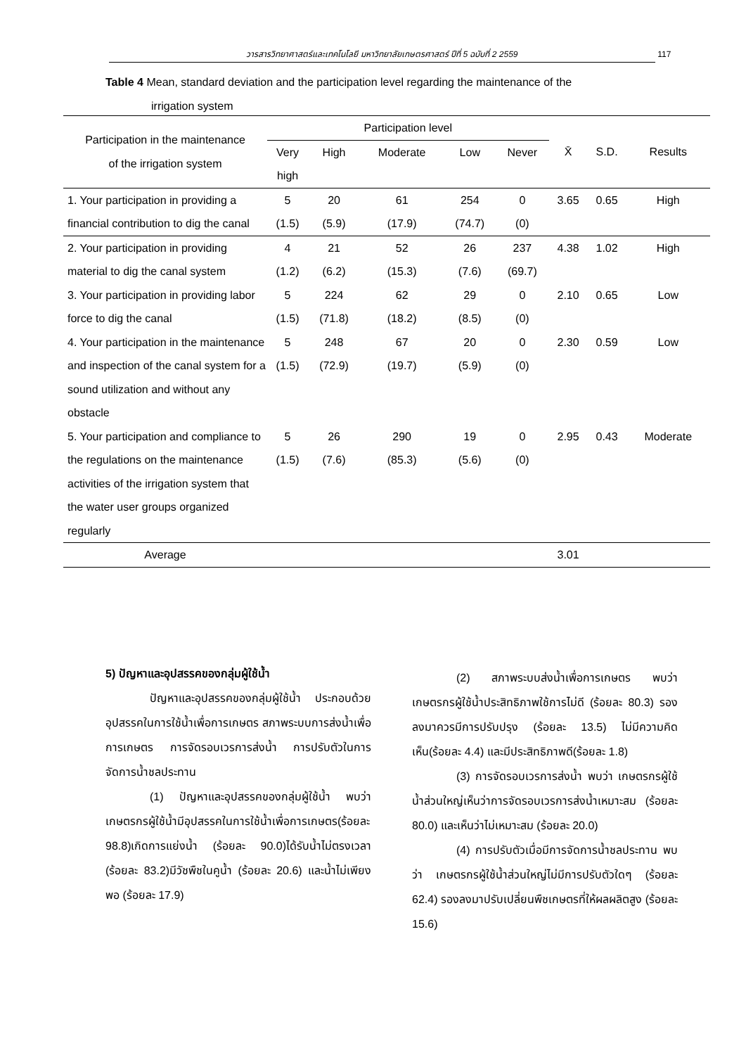วารสารวิทยาศาสตร์และเทคโนโลยี มหาวิทยาลัยเกษตรศาสตร์ ปีที่ 5 ฉบับที่ 2 2559 117
Table 4 Mean, standard deviation and the participation level regarding the maintenance of the
irrigation system
| Participation in the maintenance of the irrigation system | Participation level | | | | | X̄ | S.D. | Results |
| --- | --- | --- | --- | --- | --- | --- | --- | --- |
| | Very | High | Moderate | Low | Never | | | |
| | high | | | | | | | |
| 1. Your participation in providing a financial contribution to dig the canal | 5 (1.5) | 20 (5.9) | 61 (17.9) | 254 (74.7) | 0 (0) | 3.65 | 0.65 | High |
| 2. Your participation in providing material to dig the canal system | 4 (1.2) | 21 (6.2) | 52 (15.3) | 26 (7.6) | 237 (69.7) | 4.38 | 1.02 | High |
| 3. Your participation in providing labor force to dig the canal | 5 (1.5) | 224 (71.8) | 62 (18.2) | 29 (8.5) | 0 (0) | 2.10 | 0.65 | Low |
| 4. Your participation in the maintenance and inspection of the canal system for a sound utilization and without any obstacle | 5 (1.5) | 248 (72.9) | 67 (19.7) | 20 (5.9) | 0 (0) | 2.30 | 0.59 | Low |
| 5. Your participation and compliance to the regulations on the maintenance activities of the irrigation system that the water user groups organized regularly | 5 (1.5) | 26 (7.6) | 290 (85.3) | 19 (5.6) | 0 (0) | 2.95 | 0.43 | Moderate |
| Average | | | | | | 3.01 | | |
5) ปัญหาและอุปสรรคของกลุ่มผู้ใช้น้ำ
ปัญหาและอุปสรรคของกลุ่มผู้ใช้น้ำ ประกอบด้วย อุปสรรคในการใช้น้ำเพื่อการเกษตร สภาพระบบการส่งน้ำเพื่อการเกษตร การจัดรอบเวรการส่งน้ำ การปรับตัวในการจัดการน้ำชลประทาน
(1) ปัญหาและอุปสรรคของกลุ่มผู้ใช้น้ำ พบว่าเกษตรกรผู้ใช้น้ำมีอุปสรรคในการใช้น้ำเพื่อการเกษตร(ร้อยละ 98.8)เกิดการแย่งน้ำ (ร้อยละ 90.0)ได้รับน้ำไม่ตรงเวลา (ร้อยละ 83.2)มีวัชพืชในคูน้ำ (ร้อยละ 20.6) และน้ำไม่เพียงพอ (ร้อยละ 17.9)
(2) สภาพระบบส่งน้ำเพื่อการเกษตร พบว่า เกษตรกรผู้ใช้น้ำประสิทธิภาพใช้การไม่ดี (ร้อยละ 80.3) รองลงมาควรมีการปรับปรุง (ร้อยละ 13.5) ไม่มีความคิดเห็น(ร้อยละ 4.4) และมีประสิทธิภาพดี(ร้อยละ 1.8)
(3) การจัดรอบเวรการส่งน้ำ พบว่า เกษตรกรผู้ใช้น้ำส่วนใหญ่เห็นว่าการจัดรอบเวรการส่งน้ำเหมาะสม (ร้อยละ 80.0) และเห็นว่าไม่เหมาะสม (ร้อยละ 20.0)
(4) การปรับตัวเมื่อมีการจัดการน้ำชลประทาน พบว่า เกษตรกรผู้ใช้น้ำส่วนใหญ่ไม่มีการปรับตัวใดๆ (ร้อยละ 62.4) รองลงมาปรับเปลี่ยนพืชเกษตรที่ให้ผลผลิตสูง (ร้อยละ 15.6)